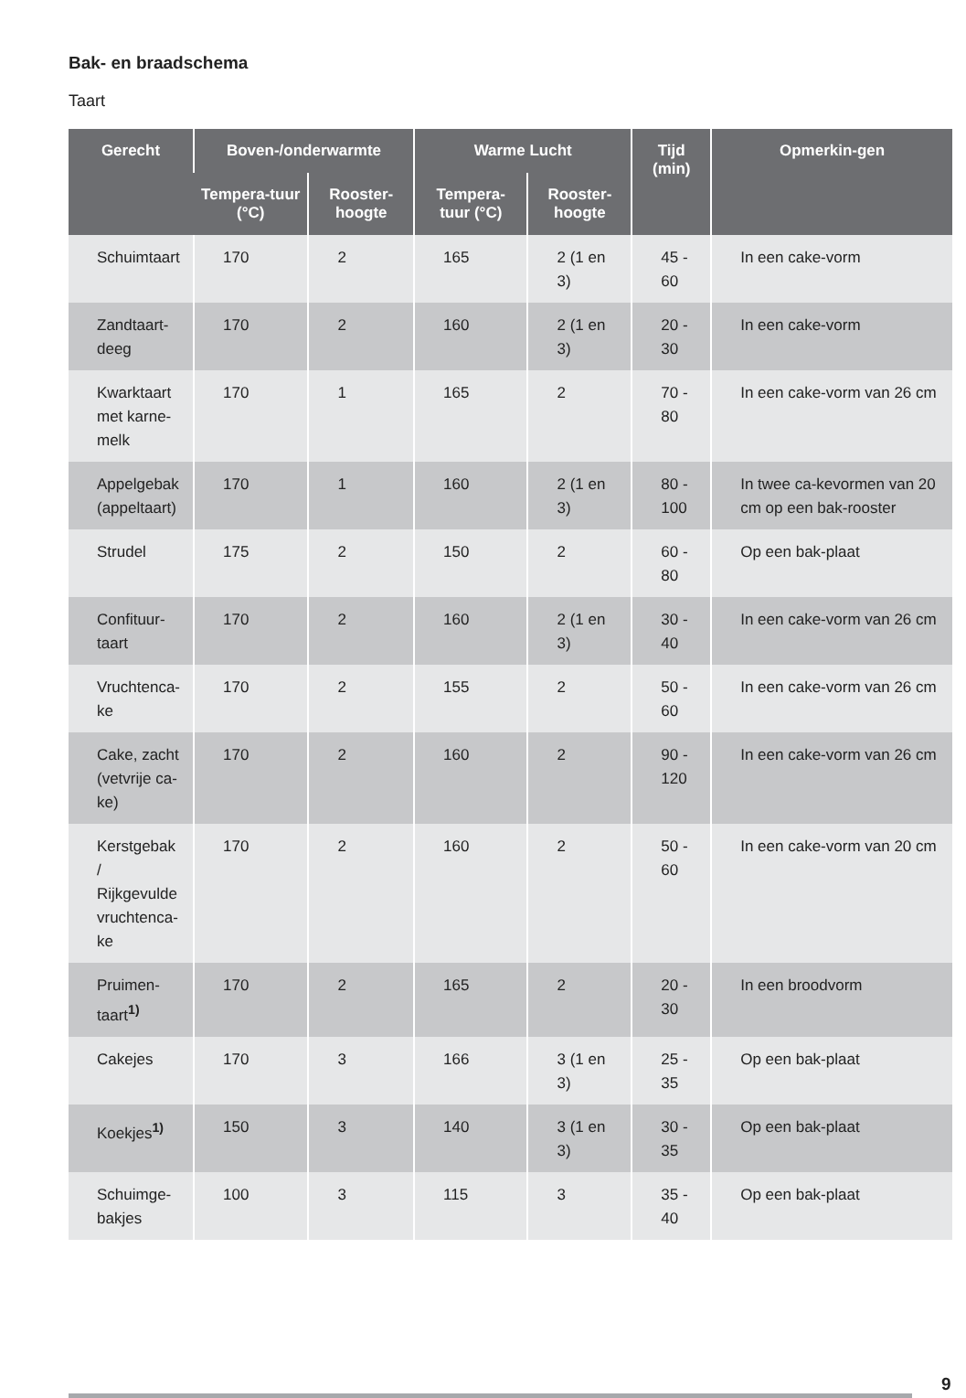Bak- en braadschema
Taart
| Gerecht | Boven-/onderwarmte | | Warme Lucht | | Tijd (min) | Opmerkin-gen |
| --- | --- | --- | --- | --- | --- | --- |
| | Tempera-tuur (°C) | Rooster-hoogte | Tempera-tuur (°C) | Rooster-hoogte | | |
| Schuimtaart | 170 | 2 | 165 | 2 (1 en 3) | 45 - 60 | In een cake-vorm |
| Zandtaart-deeg | 170 | 2 | 160 | 2 (1 en 3) | 20 - 30 | In een cake-vorm |
| Kwarktaart met karne-melk | 170 | 1 | 165 | 2 | 70 - 80 | In een cake-vorm van 26 cm |
| Appelgebak (appeltaart) | 170 | 1 | 160 | 2 (1 en 3) | 80 - 100 | In twee ca-kevormen van 20 cm op een bak-rooster |
| Strudel | 175 | 2 | 150 | 2 | 60 - 80 | Op een bak-plaat |
| Confituur-taart | 170 | 2 | 160 | 2 (1 en 3) | 30 - 40 | In een cake-vorm van 26 cm |
| Vruchtenca-ke | 170 | 2 | 155 | 2 | 50 - 60 | In een cake-vorm van 26 cm |
| Cake, zacht (vetvrije ca-ke) | 170 | 2 | 160 | 2 | 90 - 120 | In een cake-vorm van 26 cm |
| Kerstgebak / Rijkgevulde vruchtenca-ke | 170 | 2 | 160 | 2 | 50 - 60 | In een cake-vorm van 20 cm |
| Pruimen-taart<sup>1)</sup> | 170 | 2 | 165 | 2 | 20 - 30 | In een broodvorm |
| Cakejes | 170 | 3 | 166 | 3 (1 en 3) | 25 - 35 | Op een bak-plaat |
| Koekjes<sup>1)</sup> | 150 | 3 | 140 | 3 (1 en 3) | 30 - 35 | Op een bak-plaat |
| Schuimge-bakjes | 100 | 3 | 115 | 3 | 35 - 40 | Op een bak-plaat |
9